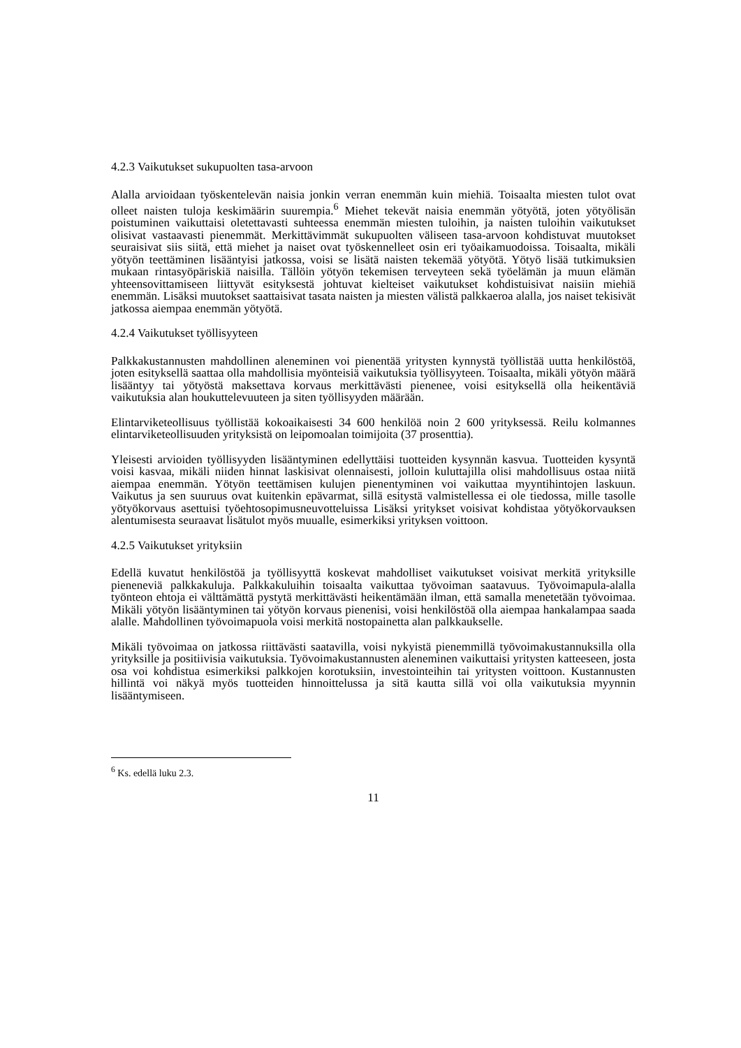4.2.3 Vaikutukset sukupuolten tasa-arvoon
Alalla arvioidaan työskentelevän naisia jonkin verran enemmän kuin miehiä. Toisaalta miesten tulot ovat olleet naisten tuloja keskimäärin suurempia.<sup>6</sup> Miehet tekevät naisia enemmän yötyötä, joten yötyölisän poistuminen vaikuttaisi oletettavasti suhteessa enemmän miesten tuloihin, ja naisten tuloihin vaikutukset olisivat vastaavasti pienemmät. Merkittävimmät sukupuolten väliseen tasa-arvoon kohdistuvat muutokset seuraisivat siis siitä, että miehet ja naiset ovat työskennelleet osin eri työaikamuodoissa. Toisaalta, mikäli yötyön teettäminen lisääntyisi jatkossa, voisi se lisätä naisten tekemää yötyötä. Yötyö lisää tutkimuksien mukaan rintasyöpäriskiä naisilla. Tällöin yötyön tekemisen terveyteen sekä työelämän ja muun elämän yhteensovittamiseen liittyvät esityksestä johtuvat kielteiset vaikutukset kohdistuisivat naisiin miehiä enemmän. Lisäksi muutokset saattaisivat tasata naisten ja miesten välistä palkkaeroa alalla, jos naiset tekisivät jatkossa aiempaa enemmän yötyötä.
4.2.4 Vaikutukset työllisyyteen
Palkkakustannusten mahdollinen aleneminen voi pienentää yritysten kynnystä työllistää uutta henkilöstöä, joten esityksellä saattaa olla mahdollisia myönteisiä vaikutuksia työllisyyteen. Toisaalta, mikäli yötyön määrä lisääntyy tai yötyöstä maksettava korvaus merkittävästi pienenee, voisi esityksellä olla heikentäviä vaikutuksia alan houkuttelevuuteen ja siten työllisyyden määrään.
Elintarviketeollisuus työllistää kokoaikaisesti 34 600 henkilöä noin 2 600 yrityksessä. Reilu kolmannes elintarviketeollisuuden yrityksistä on leipomoalan toimijoita (37 prosenttia).
Yleisesti arvioiden työllisyyden lisääntyminen edellyttäisi tuotteiden kysynnän kasvua. Tuotteiden kysyntä voisi kasvaa, mikäli niiden hinnat laskisivat olennaisesti, jolloin kuluttajilla olisi mahdollisuus ostaa niitä aiempaa enemmän. Yötyön teettämisen kulujen pienentyminen voi vaikuttaa myyntihintojen laskuun. Vaikutus ja sen suuruus ovat kuitenkin epävarmat, sillä esitystä valmistellessa ei ole tiedossa, mille tasolle yötyökorvaus asettuisi työehtosopimusneuvotteluissa Lisäksi yritykset voisivat kohdistaa yötyökorvauksen alentumisesta seuraavat lisätulot myös muualle, esimerkiksi yrityksen voittoon.
4.2.5 Vaikutukset yrityksiin
Edellä kuvatut henkilöstöä ja työllisyyttä koskevat mahdolliset vaikutukset voisivat merkitä yrityksille pieneneviä palkkakuluja. Palkkakuluihin toisaalta vaikuttaa työvoiman saatavuus. Työvoimapula-alalla työnteon ehtoja ei välttämättä pystytä merkittävästi heikentämään ilman, että samalla menetetään työvoimaa. Mikäli yötyön lisääntyminen tai yötyön korvaus pienenisi, voisi henkilöstöä olla aiempaa hankalampaa saada alalle. Mahdollinen työvoimapuola voisi merkitä nostopainetta alan palkkaukselle.
Mikäli työvoimaa on jatkossa riittävästi saatavilla, voisi nykyistä pienemmillä työvoimakustannuksilla olla yrityksille ja positiivisia vaikutuksia. Työvoimakustannusten aleneminen vaikuttaisi yritysten katteeseen, josta osa voi kohdistua esimerkiksi palkkojen korotuksiin, investointeihin tai yritysten voittoon. Kustannusten hillintä voi näkyä myös tuotteiden hinnoittelussa ja sitä kautta sillä voi olla vaikutuksia myynnin lisääntymiseen.
<sup>6</sup> Ks. edellä luku 2.3.
11